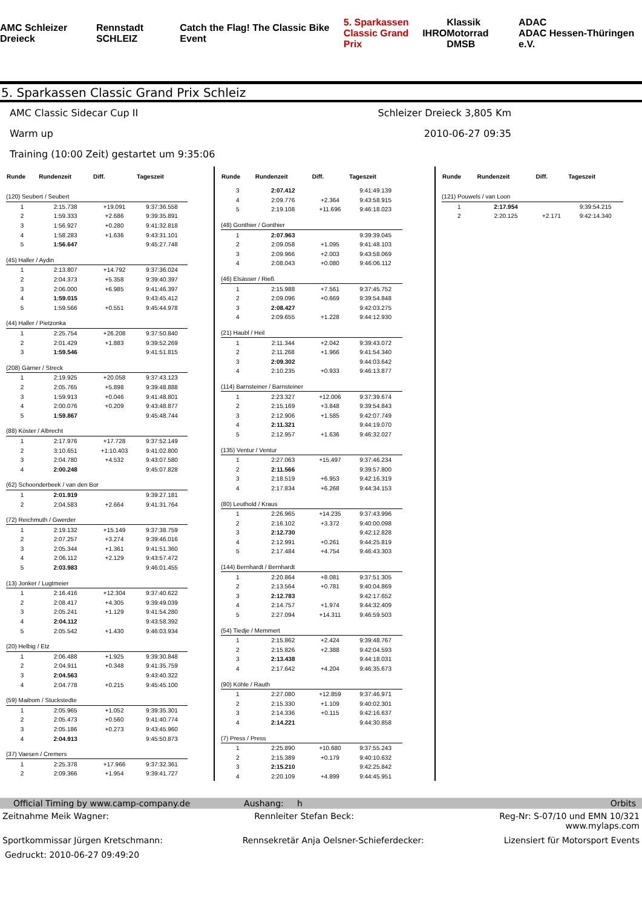AMC Schleizer Dreieck Rennstadt SCHLEIZ Catch the Flag! The Classic Bike Event 5. Sparkassen
Classic Grand Prix IHRO Klassik Motorrad
DMSB ADAC
ADAC Hessen-Thüringen e.V.
5. Sparkassen Classic Grand Prix Schleiz
AMC Classic Sidecar Cup II Schleizer Dreieck 3,805 Km
Warm up 2010-06-27 09:35
Training (10:00 Zeit) gestartet um 9:35:06
| Runde | Rundenzeit | Diff. | Tageszeit |
| --- | --- | --- | --- |
| (120) Seubert / Seubert | | | |
| 1 | 2:15.738 | +19.091 | 9:37:36.558 |
| 2 | 1:59.333 | +2.686 | 9:39:35.891 |
| 3 | 1:56.927 | +0.280 | 9:41:32.818 |
| 4 | 1:58.283 | +1.636 | 9:43:31.101 |
| 5 | 1:56.647 | | 9:45:27.748 |
| (45) Haller / Aydin | | | |
| 1 | 2:13.807 | +14.792 | 9:37:36.024 |
| 2 | 2:04.373 | +5.358 | 9:39:40.397 |
| 3 | 2:06.000 | +6.985 | 9:41:46.397 |
| 4 | 1:59.015 | | 9:43:45.412 |
| 5 | 1:59.566 | +0.551 | 9:45:44.978 |
| (44) Haller / Pietzonka | | | |
| 1 | 2:25.754 | +26.208 | 9:37:50.840 |
| 2 | 2:01.429 | +1.883 | 9:39:52.269 |
| 3 | 1:59.546 | | 9:41:51.815 |
| (208) Gärner / Streck | | | |
| 1 | 2:19.925 | +20.058 | 9:37:43.123 |
| 2 | 2:05.765 | +5.898 | 9:39:48.888 |
| 3 | 1:59.913 | +0.046 | 9:41:48.801 |
| 4 | 2:00.076 | +0.209 | 9:43:48.877 |
| 5 | 1:59.867 | | 9:45:48.744 |
| (88) Köster / Albrecht | | | |
| 1 | 2:17.976 | +17.728 | 9:37:52.149 |
| 2 | 3:10.651 | +1:10.403 | 9:41:02.800 |
| 3 | 2:04.780 | +4.532 | 9:43:07.580 |
| 4 | 2:00.248 | | 9:45:07.828 |
| (62) Schoonderbeek / van den Bor | | | |
| 1 | 2:01.919 | | 9:39:27.181 |
| 2 | 2:04.583 | +2.664 | 9:41:31.764 |
| (72) Reichmuth / Gwerder | | | |
| 1 | 2:19.132 | +15.149 | 9:37:38.759 |
| 2 | 2:07.257 | +3.274 | 9:39:46.016 |
| 3 | 2:05.344 | +1.361 | 9:41:51.360 |
| 4 | 2:06.112 | +2.129 | 9:43:57.472 |
| 5 | 2:03.983 | | 9:46:01.455 |
| (13) Jonker / Lugtmeier | | | |
| 1 | 2:16.416 | +12.304 | 9:37:40.622 |
| 2 | 2:08.417 | +4.305 | 9:39:49.039 |
| 3 | 2:05.241 | +1.129 | 9:41:54.280 |
| 4 | 2:04.112 | | 9:43:58.392 |
| 5 | 2:05.542 | +1.430 | 9:46:03.934 |
| (20) Helbig / Etz | | | |
| 1 | 2:06.488 | +1.925 | 9:39:30.848 |
| 2 | 2:04.911 | +0.348 | 9:41:35.759 |
| 3 | 2:04.563 | | 9:43:40.322 |
| 4 | 2:04.778 | +0.215 | 9:45:45.100 |
| (59) Maibom / Stuckstedte | | | |
| 1 | 2:05.965 | +1.052 | 9:39:35.301 |
| 2 | 2:05.473 | +0.560 | 9:41:40.774 |
| 3 | 2:05.186 | +0.273 | 9:43:45.960 |
| 4 | 2:04.913 | | 9:45:50.873 |
| (37) Vaesen / Cremers | | | |
| 1 | 2:25.378 | +17.966 | 9:37:32.361 |
| 2 | 2:09.366 | +1.954 | 9:39:41.727 |
| Runde | Rundenzeit | Diff. | Tageszeit |
| --- | --- | --- | --- |
| 3 | 2:07.412 | | 9:41:49.139 |
| 4 | 2:09.776 | +2.364 | 9:43:58.915 |
| 5 | 2:19.108 | +11.696 | 9:46:18.023 |
| (48) Gonthier / Gonthier | | | |
| 1 | 2:07.963 | | 9:39:39.045 |
| 2 | 2:09.058 | +1.095 | 9:41:48.103 |
| 3 | 2:09.966 | +2.003 | 9:43:58.069 |
| 4 | 2:08.043 | +0.080 | 9:46:06.112 |
| (46) Elsässer / Rieß | | | |
| 1 | 2:15.988 | +7.561 | 9:37:45.752 |
| 2 | 2:09.096 | +0.669 | 9:39:54.848 |
| 3 | 2:08.427 | | 9:42:03.275 |
| 4 | 2:09.655 | +1.228 | 9:44:12.930 |
| (21) Haubl / Heil | | | |
| 1 | 2:11.344 | +2.042 | 9:39:43.072 |
| 2 | 2:11.268 | +1.966 | 9:41:54.340 |
| 3 | 2:09.302 | | 9:44:03.642 |
| 4 | 2:10.235 | +0.933 | 9:46:13.877 |
| (114) Barnsteiner / Barnsteiner | | | |
| 1 | 2:23.327 | +12.006 | 9:37:39.674 |
| 2 | 2:15.169 | +3.848 | 9:39:54.843 |
| 3 | 2:12.906 | +1.585 | 9:42:07.749 |
| 4 | 2:11.321 | | 9:44:19.070 |
| 5 | 2:12.957 | +1.636 | 9:46:32.027 |
| (135) Ventur / Ventur | | | |
| 1 | 2:27.063 | +15.497 | 9:37:46.234 |
| 2 | 2:11.566 | | 9:39:57.800 |
| 3 | 2:18.519 | +6.953 | 9:42:16.319 |
| 4 | 2:17.834 | +6.268 | 9:44:34.153 |
| (80) Leuthold / Kraus | | | |
| 1 | 2:26.965 | +14.235 | 9:37:43.996 |
| 2 | 2:16.102 | +3.372 | 9:40:00.098 |
| 3 | 2:12.730 | | 9:42:12.828 |
| 4 | 2:12.991 | +0.261 | 9:44:25.819 |
| 5 | 2:17.484 | +4.754 | 9:46:43.303 |
| (144) Bernhardt / Bernhardt | | | |
| 1 | 2:20.864 | +8.081 | 9:37:51.305 |
| 2 | 2:13.564 | +0.781 | 9:40:04.869 |
| 3 | 2:12.783 | | 9:42:17.652 |
| 4 | 2:14.757 | +1.974 | 9:44:32.409 |
| 5 | 2:27.094 | +14.311 | 9:46:59.503 |
| (54) Tiedje / Memmert | | | |
| 1 | 2:15.862 | +2.424 | 9:39:48.767 |
| 2 | 2:15.826 | +2.388 | 9:42:04.593 |
| 3 | 2:13.438 | | 9:44:18.031 |
| 4 | 2:17.642 | +4.204 | 9:46:35.673 |
| (90) Köhle / Rauth | | | |
| 1 | 2:27.080 | +12.859 | 9:37:46.971 |
| 2 | 2:15.330 | +1.109 | 9:40:02.301 |
| 3 | 2:14.336 | +0.115 | 9:42:16.637 |
| 4 | 2:14.221 | | 9:44:30.858 |
| (7) Press / Press | | | |
| 1 | 2:25.890 | +10.680 | 9:37:55.243 |
| 2 | 2:15.389 | +0.179 | 9:40:10.632 |
| 3 | 2:15.210 | | 9:42:25.842 |
| 4 | 2:20.109 | +4.899 | 9:44:45.951 |
| Runde | Rundenzeit | Diff. | Tageszeit |
| --- | --- | --- | --- |
| (121) Pouwels / van Loon | | | |
| 1 | 2:17.954 | | 9:39:54.215 |
| 2 | 2:20.125 | +2.171 | 9:42:14.340 |
Official Timing by www.camp-company.de Aushang: h Orbits
Zeitnahme Meik Wagner: Rennleiter Stefan Beck: Reg-Nr: S-07/10 und EMN 10/321
www.mylaps.com
Sportkommissar Jürgen Kretschmann: Rennsekretär Anja Oelsner-Schieferdecker: Lizensiert für Motorsport Events
Gedruckt: 2010-06-27 09:49:20